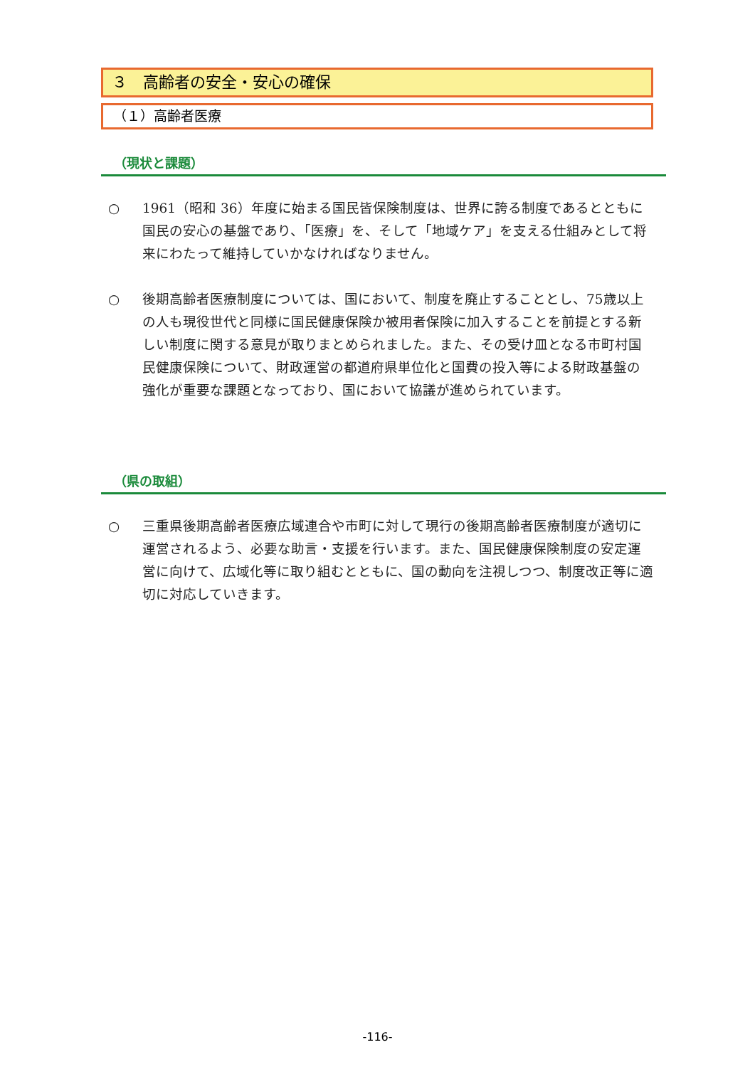３　高齢者の安全・安心の確保
（１）高齢者医療
（現状と課題）
○ 1961（昭和 36）年度に始まる国民皆保険制度は、世界に誇る制度であるとともに国民の安心の基盤であり、「医療」を、そして「地域ケア」を支える仕組みとして将来にわたって維持していかなければなりません。
○ 後期高齢者医療制度については、国において、制度を廃止することとし、75歳以上の人も現役世代と同様に国民健康保険か被用者保険に加入することを前提とする新しい制度に関する意見が取りまとめられました。また、その受け皿となる市町村国民健康保険について、財政運営の都道府県単位化と国費の投入等による財政基盤の強化が重要な課題となっており、国において協議が進められています。
（県の取組）
○ 三重県後期高齢者医療広域連合や市町に対して現行の後期高齢者医療制度が適切に運営されるよう、必要な助言・支援を行います。また、国民健康保険制度の安定運営に向けて、広域化等に取り組むとともに、国の動向を注視しつつ、制度改正等に適切に対応していきます。
-116-